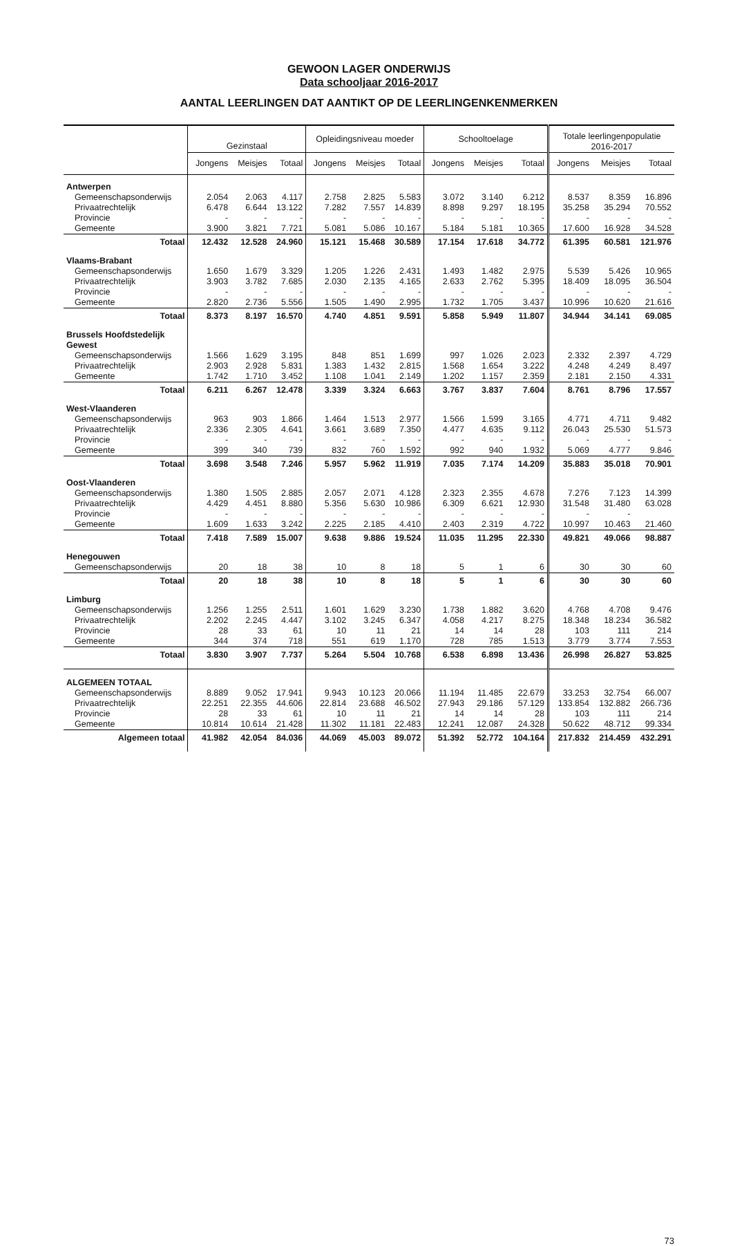GEWOON LAGER ONDERWIJS
Data schooljaar 2016-2017
AANTAL LEERLINGEN DAT AANTIKT OP DE LEERLINGENKENMERKEN
| | Gezinstaal | | | Opleidingsniveau moeder | | | Schooltoelage | | | Totale leerlingenpopulatie 2016-2017 | | |
| --- | --- | --- | --- | --- | --- | --- | --- | --- | --- | --- | --- | --- |
| | Jongens | Meisjes | Totaal | Jongens | Meisjes | Totaal | Jongens | Meisjes | Totaal | Jongens | Meisjes | Totaal |
| Antwerpen | | | | | | | | | | | | |
| Gemeenschapsonderwijs | 2.054 | 2.063 | 4.117 | 2.758 | 2.825 | 5.583 | 3.072 | 3.140 | 6.212 | 8.537 | 8.359 | 16.896 |
| Privaatrechtelijk | 6.478 | 6.644 | 13.122 | 7.282 | 7.557 | 14.839 | 8.898 | 9.297 | 18.195 | 35.258 | 35.294 | 70.552 |
| Provincie | - | - | - | - | - | - | - | - | - | - | - | - |
| Gemeente | 3.900 | 3.821 | 7.721 | 5.081 | 5.086 | 10.167 | 5.184 | 5.181 | 10.365 | 17.600 | 16.928 | 34.528 |
| Totaal | 12.432 | 12.528 | 24.960 | 15.121 | 15.468 | 30.589 | 17.154 | 17.618 | 34.772 | 61.395 | 60.581 | 121.976 |
| Vlaams-Brabant | | | | | | | | | | | | |
| Gemeenschapsonderwijs | 1.650 | 1.679 | 3.329 | 1.205 | 1.226 | 2.431 | 1.493 | 1.482 | 2.975 | 5.539 | 5.426 | 10.965 |
| Privaatrechtelijk | 3.903 | 3.782 | 7.685 | 2.030 | 2.135 | 4.165 | 2.633 | 2.762 | 5.395 | 18.409 | 18.095 | 36.504 |
| Provincie | - | - | - | - | - | - | - | - | - | - | - | - |
| Gemeente | 2.820 | 2.736 | 5.556 | 1.505 | 1.490 | 2.995 | 1.732 | 1.705 | 3.437 | 10.996 | 10.620 | 21.616 |
| Totaal | 8.373 | 8.197 | 16.570 | 4.740 | 4.851 | 9.591 | 5.858 | 5.949 | 11.807 | 34.944 | 34.141 | 69.085 |
| Brussels Hoofdstedelijk Gewest | | | | | | | | | | | | |
| Gemeenschapsonderwijs | 1.566 | 1.629 | 3.195 | 848 | 851 | 1.699 | 997 | 1.026 | 2.023 | 2.332 | 2.397 | 4.729 |
| Privaatrechtelijk | 2.903 | 2.928 | 5.831 | 1.383 | 1.432 | 2.815 | 1.568 | 1.654 | 3.222 | 4.248 | 4.249 | 8.497 |
| Gemeente | 1.742 | 1.710 | 3.452 | 1.108 | 1.041 | 2.149 | 1.202 | 1.157 | 2.359 | 2.181 | 2.150 | 4.331 |
| Totaal | 6.211 | 6.267 | 12.478 | 3.339 | 3.324 | 6.663 | 3.767 | 3.837 | 7.604 | 8.761 | 8.796 | 17.557 |
| West-Vlaanderen | | | | | | | | | | | | |
| Gemeenschapsonderwijs | 963 | 903 | 1.866 | 1.464 | 1.513 | 2.977 | 1.566 | 1.599 | 3.165 | 4.771 | 4.711 | 9.482 |
| Privaatrechtelijk | 2.336 | 2.305 | 4.641 | 3.661 | 3.689 | 7.350 | 4.477 | 4.635 | 9.112 | 26.043 | 25.530 | 51.573 |
| Provincie | - | - | - | - | - | - | - | - | - | - | - | - |
| Gemeente | 399 | 340 | 739 | 832 | 760 | 1.592 | 992 | 940 | 1.932 | 5.069 | 4.777 | 9.846 |
| Totaal | 3.698 | 3.548 | 7.246 | 5.957 | 5.962 | 11.919 | 7.035 | 7.174 | 14.209 | 35.883 | 35.018 | 70.901 |
| Oost-Vlaanderen | | | | | | | | | | | | |
| Gemeenschapsonderwijs | 1.380 | 1.505 | 2.885 | 2.057 | 2.071 | 4.128 | 2.323 | 2.355 | 4.678 | 7.276 | 7.123 | 14.399 |
| Privaatrechtelijk | 4.429 | 4.451 | 8.880 | 5.356 | 5.630 | 10.986 | 6.309 | 6.621 | 12.930 | 31.548 | 31.480 | 63.028 |
| Provincie | - | - | - | - | - | - | - | - | - | - | - | |
| Gemeente | 1.609 | 1.633 | 3.242 | 2.225 | 2.185 | 4.410 | 2.403 | 2.319 | 4.722 | 10.997 | 10.463 | 21.460 |
| Totaal | 7.418 | 7.589 | 15.007 | 9.638 | 9.886 | 19.524 | 11.035 | 11.295 | 22.330 | 49.821 | 49.066 | 98.887 |
| Henegouwen | | | | | | | | | | | | |
| Gemeenschapsonderwijs | 20 | 18 | 38 | 10 | 8 | 18 | 5 | 1 | 6 | 30 | 30 | 60 |
| Totaal | 20 | 18 | 38 | 10 | 8 | 18 | 5 | 1 | 6 | 30 | 30 | 60 |
| Limburg | | | | | | | | | | | | |
| Gemeenschapsonderwijs | 1.256 | 1.255 | 2.511 | 1.601 | 1.629 | 3.230 | 1.738 | 1.882 | 3.620 | 4.768 | 4.708 | 9.476 |
| Privaatrechtelijk | 2.202 | 2.245 | 4.447 | 3.102 | 3.245 | 6.347 | 4.058 | 4.217 | 8.275 | 18.348 | 18.234 | 36.582 |
| Provincie | 28 | 33 | 61 | 10 | 11 | 21 | 14 | 14 | 28 | 103 | 111 | 214 |
| Gemeente | 344 | 374 | 718 | 551 | 619 | 1.170 | 728 | 785 | 1.513 | 3.779 | 3.774 | 7.553 |
| Totaal | 3.830 | 3.907 | 7.737 | 5.264 | 5.504 | 10.768 | 6.538 | 6.898 | 13.436 | 26.998 | 26.827 | 53.825 |
| ALGEMEEN TOTAAL | | | | | | | | | | | | |
| Gemeenschapsonderwijs | 8.889 | 9.052 | 17.941 | 9.943 | 10.123 | 20.066 | 11.194 | 11.485 | 22.679 | 33.253 | 32.754 | 66.007 |
| Privaatrechtelijk | 22.251 | 22.355 | 44.606 | 22.814 | 23.688 | 46.502 | 27.943 | 29.186 | 57.129 | 133.854 | 132.882 | 266.736 |
| Provincie | 28 | 33 | 61 | 10 | 11 | 21 | 14 | 14 | 28 | 103 | 111 | 214 |
| Gemeente | 10.814 | 10.614 | 21.428 | 11.302 | 11.181 | 22.483 | 12.241 | 12.087 | 24.328 | 50.622 | 48.712 | 99.334 |
| Algemeen totaal | 41.982 | 42.054 | 84.036 | 44.069 | 45.003 | 89.072 | 51.392 | 52.772 | 104.164 | 217.832 | 214.459 | 432.291 |
73